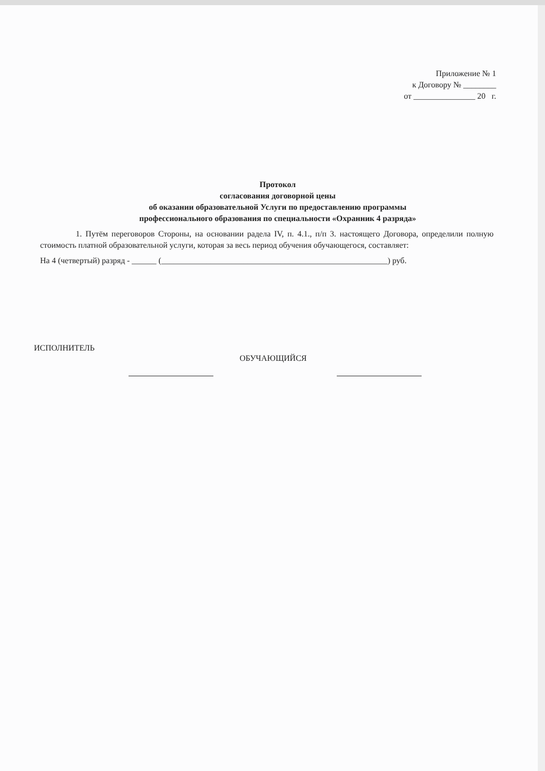Приложение № 1
к Договору № ________
от _______________ 20 г.
Протокол
согласования договорной цены
об оказании образовательной Услуги по предоставлению программы
профессионального образования по специальности «Охранник 4 разряда»
1. Путём переговоров Стороны, на основании радела IV, п. 4.1., п/п 3. настоящего Договора, определили полную стоимость платной образовательной услуги, которая за весь период обучения обучающегося, составляет:
На 4 (четвертый) разряд - ______ (_______________________________________________________) руб.
ИСПОЛНИТЕЛЬ
ОБУЧАЮЩИЙСЯ